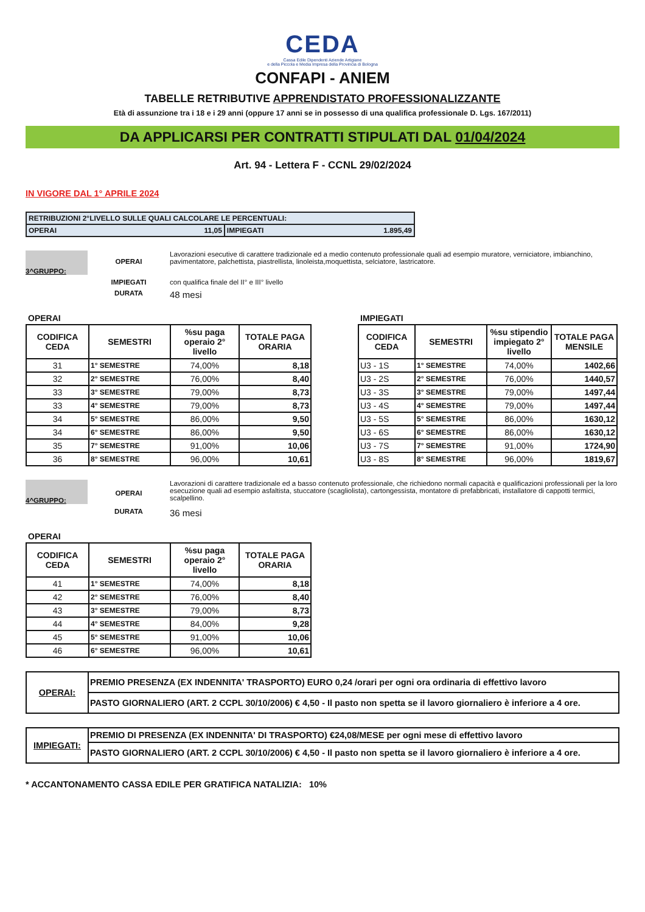CEDA
Cassa Edile Dipendenti Aziende Artigiane
e della Piccola e Media Impresa della Provincia di Bologna
CONFAPI - ANIEM
TABELLE RETRIBUTIVE APPRENDISTATO PROFESSIONALIZZANTE
Età di assunzione tra i 18 e i 29 anni (oppure 17 anni se in possesso di una qualifica professionale D. Lgs. 167/2011)
DA APPLICARSI PER CONTRATTI STIPULATI DAL 01/04/2024
Art. 94 - Lettera F - CCNL 29/02/2024
IN VIGORE DAL 1° APRILE 2024
| RETRIBUZIONI 2°LIVELLO SULLE QUALI CALCOLARE LE PERCENTUALI: | |
| OPERAI 11,05 | IMPIEGATI 1.895,49 |
3^GRUPPO:
OPERAI
Lavorazioni esecutive di carattere tradizionale ed a medio contenuto professionale quali ad esempio muratore, verniciatore, imbianchino, pavimentatore, palchettista, piastrellista, linoleista,moquettista, selciatore, lastricatore.
IMPIEGATI con qualifica finale del II° e III° livello
DURATA
48 mesi
OPERAI
| CODIFICA CEDA | SEMESTRI | %su paga operaio 2° livello | TOTALE PAGA ORARIA |
| --- | --- | --- | --- |
| 31 | 1° SEMESTRE | 74,00% | 8,18 |
| 32 | 2° SEMESTRE | 76,00% | 8,40 |
| 33 | 3° SEMESTRE | 79,00% | 8,73 |
| 33 | 4° SEMESTRE | 79,00% | 8,73 |
| 34 | 5° SEMESTRE | 86,00% | 9,50 |
| 34 | 6° SEMESTRE | 86,00% | 9,50 |
| 35 | 7° SEMESTRE | 91,00% | 10,06 |
| 36 | 8° SEMESTRE | 96,00% | 10,61 |
IMPIEGATI
| CODIFICA CEDA | SEMESTRI | %su stipendio impiegato 2° livello | TOTALE PAGA MENSILE |
| --- | --- | --- | --- |
| U3 - 1S | 1° SEMESTRE | 74,00% | 1402,66 |
| U3 - 2S | 2° SEMESTRE | 76,00% | 1440,57 |
| U3 - 3S | 3° SEMESTRE | 79,00% | 1497,44 |
| U3 - 4S | 4° SEMESTRE | 79,00% | 1497,44 |
| U3 - 5S | 5° SEMESTRE | 86,00% | 1630,12 |
| U3 - 6S | 6° SEMESTRE | 86,00% | 1630,12 |
| U3 - 7S | 7° SEMESTRE | 91,00% | 1724,90 |
| U3 - 8S | 8° SEMESTRE | 96,00% | 1819,67 |
4^GRUPPO:
OPERAI
Lavorazioni di carattere tradizionale ed a basso contenuto professionale, che richiedono normali capacità e qualificazioni professionali per la loro esecuzione quali ad esempio asfaltista, stuccatore (scagliolista), cartongessista, montatore di prefabbricati, installatore di cappotti termici, scalpellino.
DURATA
36 mesi
OPERAI
| CODIFICA CEDA | SEMESTRI | %su paga operaio 2° livello | TOTALE PAGA ORARIA |
| --- | --- | --- | --- |
| 41 | 1° SEMESTRE | 74,00% | 8,18 |
| 42 | 2° SEMESTRE | 76,00% | 8,40 |
| 43 | 3° SEMESTRE | 79,00% | 8,73 |
| 44 | 4° SEMESTRE | 84,00% | 9,28 |
| 45 | 5° SEMESTRE | 91,00% | 10,06 |
| 46 | 6° SEMESTRE | 96,00% | 10,61 |
| OPERAI: | PREMIO PRESENZA (EX INDENNITA' TRASPORTO) EURO 0,24 /orari per ogni ora ordinaria di effettivo lavoro |
| | PASTO GIORNALIERO (ART. 2 CCPL 30/10/2006) € 4,50 - Il pasto non spetta se il lavoro giornaliero è inferiore a 4 ore. |
| IMPIEGATI: | PREMIO DI PRESENZA (EX INDENNITA' DI TRASPORTO) €24,08/MESE per ogni mese di effettivo lavoro |
| | PASTO GIORNALIERO (ART. 2 CCPL 30/10/2006) € 4,50 - Il pasto non spetta se il lavoro giornaliero è inferiore a 4 ore. |
* ACCANTONAMENTO CASSA EDILE PER GRATIFICA NATALIZIA: 10%